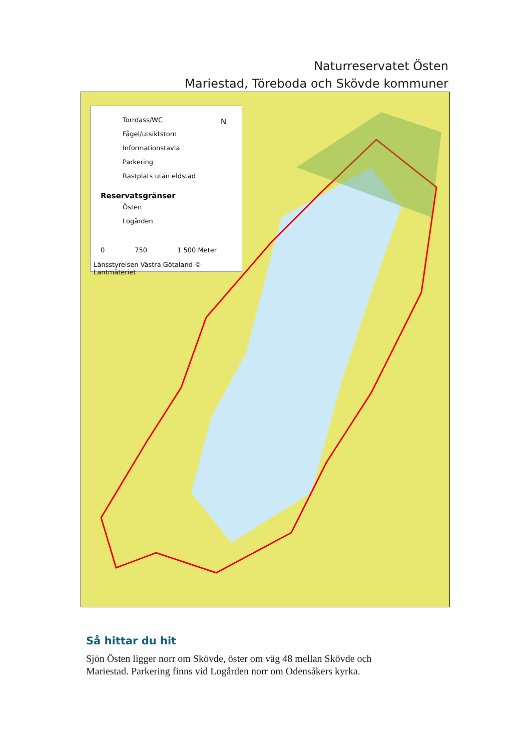Naturreservatet Östen
Mariestad, Töreboda och Skövde kommuner
Torrdass/WC
Fågel/utsiktstorn
Informationstavla
Parkering
Rastplats utan eldstad
Reservatsgränser
Östen
Logården
N
0 750 1 500 Meter
Länsstyrelsen Västra Götaland © Lantmäteriet
Så hittar du hit
Sjön Östen ligger norr om Skövde, öster om väg 48 mellan Skövde och
Mariestad. Parkering finns vid Logården norr om Odensåkers kyrka.